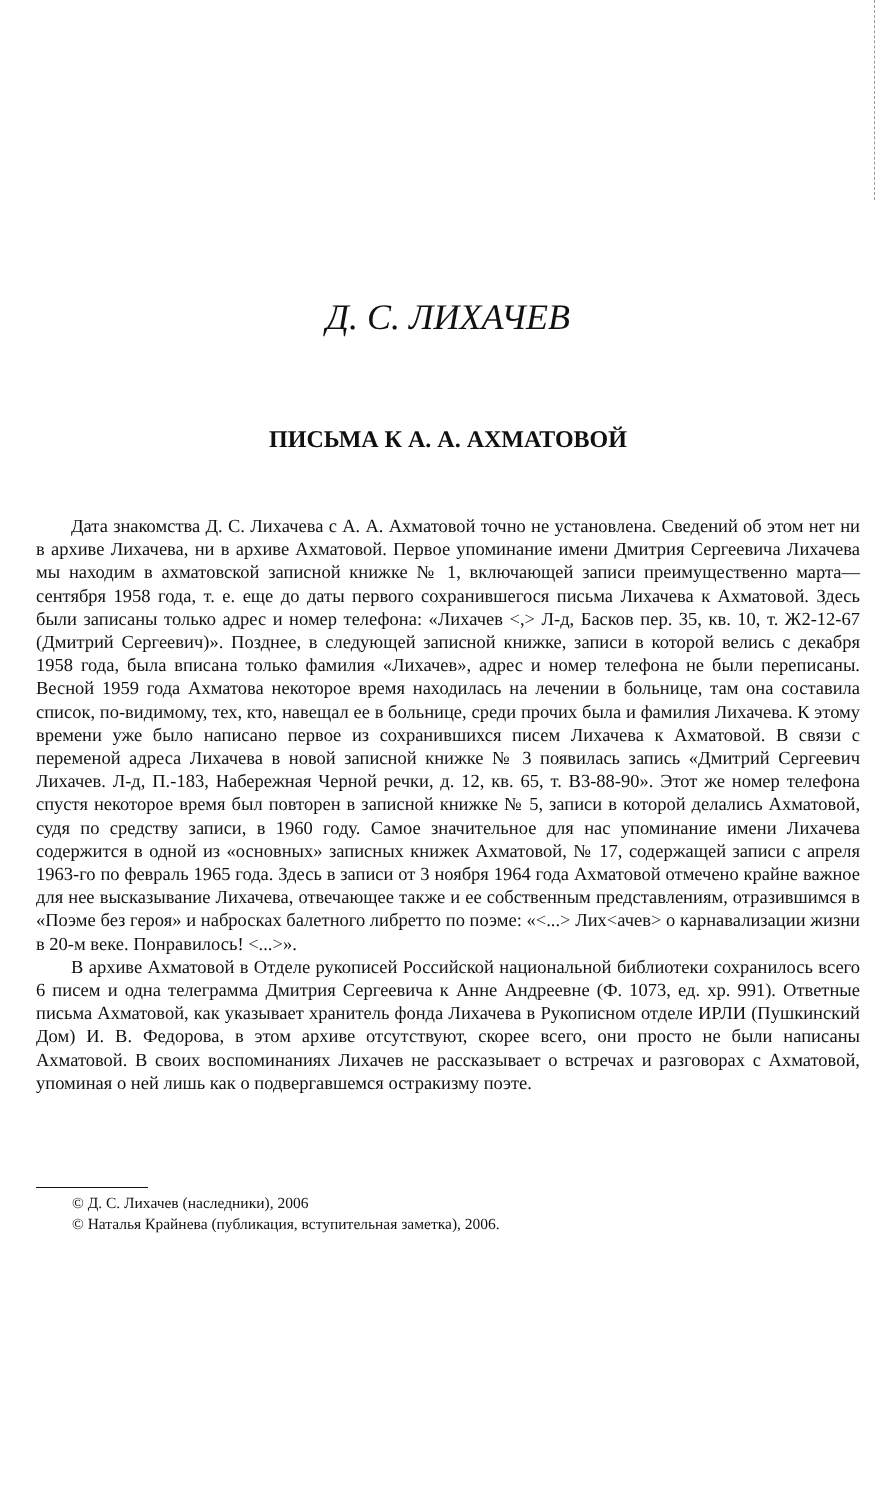Д. С. ЛИХАЧЕВ
ПИСЬМА К А. А. АХМАТОВОЙ
Дата знакомства Д. С. Лихачева с А. А. Ахматовой точно не установлена. Сведений об этом нет ни в архиве Лихачева, ни в архиве Ахматовой. Первое упоминание имени Дмитрия Сергеевича Лихачева мы находим в ахматовской записной книжке № 1, включающей записи преимущественно марта—сентября 1958 года, т. е. еще до даты первого сохранившегося письма Лихачева к Ахматовой. Здесь были записаны только адрес и номер телефона: «Лихачев <,> Л-д, Басков пер. 35, кв. 10, т. Ж2-12-67 (Дмитрий Сергеевич)». Позднее, в следующей записной книжке, записи в которой велись с декабря 1958 года, была вписана только фамилия «Лихачев», адрес и номер телефона не были переписаны. Весной 1959 года Ахматова некоторое время находилась на лечении в больнице, там она составила список, по-видимому, тех, кто, навещал ее в больнице, среди прочих была и фамилия Лихачева. К этому времени уже было написано первое из сохранившихся писем Лихачева к Ахматовой. В связи с переменой адреса Лихачева в новой записной книжке № 3 появилась запись «Дмитрий Сергеевич Лихачев. Л-д, П.-183, Набережная Черной речки, д. 12, кв. 65, т. В3-88-90». Этот же номер телефона спустя некоторое время был повторен в записной книжке № 5, записи в которой делались Ахматовой, судя по средству записи, в 1960 году. Самое значительное для нас упоминание имени Лихачева содержится в одной из «основных» записных книжек Ахматовой, № 17, содержащей записи с апреля 1963-го по февраль 1965 года. Здесь в записи от 3 ноября 1964 года Ахматовой отмечено крайне важное для нее высказывание Лихачева, отвечающее также и ее собственным представлениям, отразившимся в «Поэме без героя» и набросках балетного либретто по поэме: «<...> Лих<ачев> о карнавализации жизни в 20-м веке. Понравилось! <...>».
В архиве Ахматовой в Отделе рукописей Российской национальной библиотеки сохранилось всего 6 писем и одна телеграмма Дмитрия Сергеевича к Анне Андреевне (Ф. 1073, ед. хр. 991). Ответные письма Ахматовой, как указывает хранитель фонда Лихачева в Рукописном отделе ИРЛИ (Пушкинский Дом) И. В. Федорова, в этом архиве отсутствуют, скорее всего, они просто не были написаны Ахматовой. В своих воспоминаниях Лихачев не рассказывает о встречах и разговорах с Ахматовой, упоминая о ней лишь как о подвергавшемся остракизму поэте.
© Д. С. Лихачев (наследники), 2006
© Наталья Крайнева (публикация, вступительная заметка), 2006.